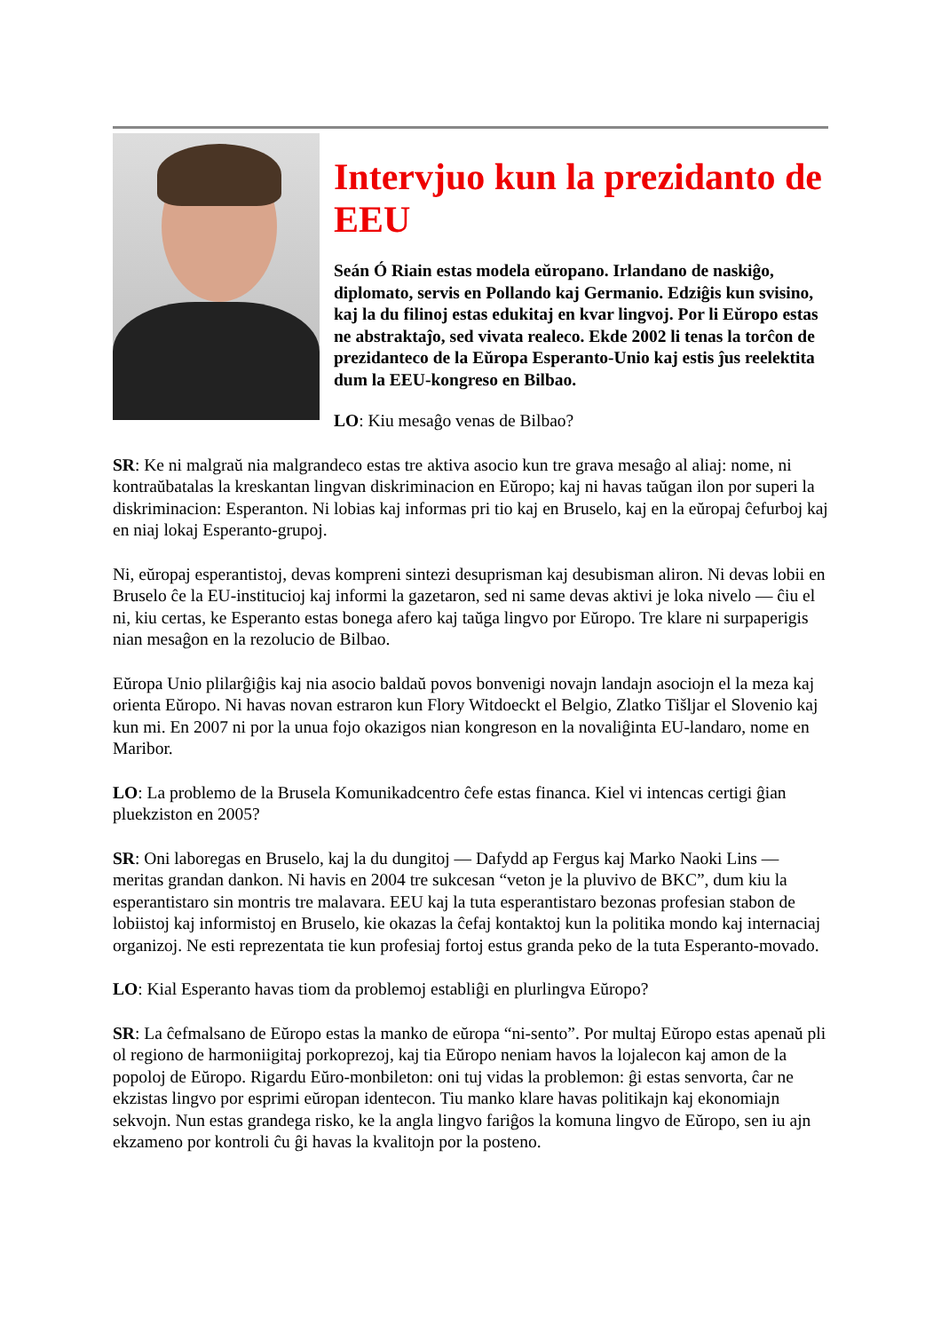Intervjuo kun la prezidanto de EEU
Seán Ó Riain estas modela eŭropano. Irlandano de naskiĝo, diplomato, servis en Pollando kaj Germanio. Edziĝis kun svisino, kaj la du filinoj estas edukitaj en kvar lingvoj. Por li Eŭropo estas ne abstraktaĵo, sed vivata realeco. Ekde 2002 li tenas la torĉon de prezidanteco de la Eŭropa Esperanto-Unio kaj estis ĵus reelektita dum la EEU-kongreso en Bilbao.
LO: Kiu mesaĝo venas de Bilbao?
SR: Ke ni malgraŭ nia malgrandeco estas tre aktiva asocio kun tre grava mesaĝo al aliaj: nome, ni kontraŭbatalas la kreskantan lingvan diskriminacion en Eŭropo; kaj ni havas taŭgan ilon por superi la diskriminacion: Esperanton. Ni lobias kaj informas pri tio kaj en Bruselo, kaj en la eŭropaj ĉefurboj kaj en niaj lokaj Esperanto-grupoj.
Ni, eŭropaj esperantistoj, devas kompreni sintezi desuprisman kaj desubisman aliron. Ni devas lobii en Bruselo ĉe la EU-institucioj kaj informi la gazetaron, sed ni same devas aktivi je loka nivelo — ĉiu el ni, kiu certas, ke Esperanto estas bonega afero kaj taŭga lingvo por Eŭropo. Tre klare ni surpaperigis nian mesaĝon en la rezolucio de Bilbao.
Eŭropa Unio plilarĝiĝis kaj nia asocio baldaŭ povos bonvenigi novajn landajn asociojn el la meza kaj orienta Eŭropo. Ni havas novan estraron kun Flory Witdoeckt el Belgio, Zlatko Tišljar el Slovenio kaj kun mi. En 2007 ni por la unua fojo okazigos nian kongreson en la novaliĝinta EU-landaro, nome en Maribor.
LO: La problemo de la Brusela Komunikadcentro ĉefe estas financa. Kiel vi intencas certigi ĝian pluekziston en 2005?
SR: Oni laboregas en Bruselo, kaj la du dungitoj — Dafydd ap Fergus kaj Marko Naoki Lins — meritas grandan dankon. Ni havis en 2004 tre sukcesan “veton je la pluvivo de BKC”, dum kiu la esperantistaro sin montris tre malavara. EEU kaj la tuta esperantistaro bezonas profesian stabon de lobiistoj kaj informistoj en Bruselo, kie okazas la ĉefaj kontaktoj kun la politika mondo kaj internaciaj organizoj. Ne esti reprezentata tie kun profesiaj fortoj estus granda peko de la tuta Esperanto-movado.
LO: Kial Esperanto havas tiom da problemoj establiĝi en plurlingva Eŭropo?
SR: La ĉefmalsano de Eŭropo estas la manko de eŭropa “ni-sento”. Por multaj Eŭropo estas apenaŭ pli ol regiono de harmoniigitaj porkoprezoj, kaj tia Eŭropo neniam havos la lojalecon kaj amon de la popoloj de Eŭropo. Rigardu Eŭro-monbileton: oni tuj vidas la problemon: ĝi estas senvorta, ĉar ne ekzistas lingvo por esprimi eŭropan identecon. Tiu manko klare havas politikajn kaj ekonomiajn sekvojn. Nun estas grandega risko, ke la angla lingvo fariĝos la komuna lingvo de Eŭropo, sen iu ajn ekzameno por kontroli ĉu ĝi havas la kvalitojn por la posteno.